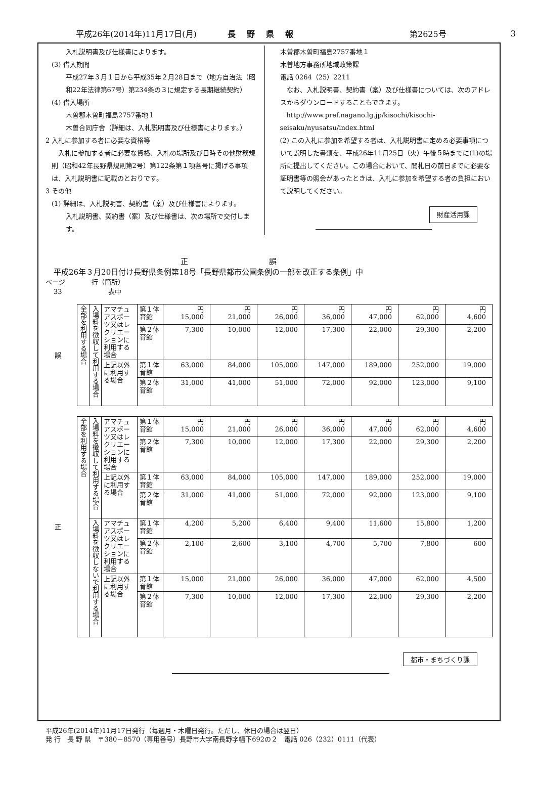平成26年(2014年)11月17日(月) 長野県報 第2625号 3
入札説明書及び仕様書によります。
(3) 借入期間
平成27年３月１日から平成35年２月28日まで（地方自治法（昭和22年法律第67号）第234条の３に規定する長期継続契約）
(4) 借入場所
木曽郡木曽町福島2757番地１
木曽合同庁舎（詳細は、入札説明書及び仕様書によります。）
2 入札に参加する者に必要な資格等
　入札に参加する者に必要な資格、入札の場所及び日時その他財務規則（昭和42年長野県規則第2号）第122条第１項各号に掲げる事項は、入札説明書に記載のとおりです。
3 その他
(1) 詳細は、入札説明書、契約書（案）及び仕様書によります。
入札説明書、契約書（案）及び仕様書は、次の場所で交付します。
木曽郡木曽町福島2757番地１
木曽地方事務所地域政策課
電話 0264（25）2211
　なお、入札説明書、契約書（案）及び仕様書については、次のアドレスからダウンロードすることもできます。
　http://www.pref.nagano.lg.jp/kisochi/kisochi-seisaku/nyusatsu/index.html
(2) この入札に参加を希望する者は、入札説明書に定める必要事項について説明した書類を、平成26年11月25日（火）午後５時までに(1)の場所に提出してください。この場合において、開札日の前日までに必要な証明書等の照会があったときは、入札に参加を希望する者の負担において説明してください。
財産活用課
正誤
平成26年３月20日付け長野県条例第18号「長野県都市公園条例の一部を改正する条例」中
ページ　　　　行（箇所）
33　　　　　　　表中
| 誤 | 全部を利用する場合 | 入場料を徴収して利用する場合 | アマチュアスポーツ又はレクリエーションに利用する場合 | 第１体育館 | 円 15,000 | 円 21,000 | 円 26,000 | 円 36,000 | 円 47,000 | 円 62,000 | 円 4,600 |
| | | | | 第２体育館 | 7,300 | 10,000 | 12,000 | 17,300 | 22,000 | 29,300 | 2,200 |
| | | | 上記以外に利用する場合 | 第１体育館 | 63,000 | 84,000 | 105,000 | 147,000 | 189,000 | 252,000 | 19,000 |
| | | | | 第２体育館 | 31,000 | 41,000 | 51,000 | 72,000 | 92,000 | 123,000 | 9,100 |
| 正 | 全部を利用する場合 | 入場料を徴収して利用する場合 | アマチュアスポーツ又はレクリエーションに利用する場合 | 第１体育館 | 円 15,000 | 円 21,000 | 円 26,000 | 円 36,000 | 円 47,000 | 円 62,000 | 円 4,600 |
| | | | | 第２体育館 | 7,300 | 10,000 | 12,000 | 17,300 | 22,000 | 29,300 | 2,200 |
| | | | 上記以外に利用する場合 | 第１体育館 | 63,000 | 84,000 | 105,000 | 147,000 | 189,000 | 252,000 | 19,000 |
| | | | | 第２体育館 | 31,000 | 41,000 | 51,000 | 72,000 | 92,000 | 123,000 | 9,100 |
| | | 入場料を徴収しないで利用する場合 | アマチュアスポーツ又はレクリエーションに利用する場合 | 第１体育館 | 4,200 | 5,200 | 6,400 | 9,400 | 11,600 | 15,800 | 1,200 |
| | | | | 第２体育館 | 2,100 | 2,600 | 3,100 | 4,700 | 5,700 | 7,800 | 600 |
| | | | 上記以外に利用する場合 | 第１体育館 | 15,000 | 21,000 | 26,000 | 36,000 | 47,000 | 62,000 | 4,500 |
| | | | | 第２体育館 | 7,300 | 10,000 | 12,000 | 17,300 | 22,000 | 29,300 | 2,200 |
都市・まちづくり課
平成26年(2014年)11月17日発行（毎週月・木曜日発行。ただし、休日の場合は翌日）
発 行　長 野 県　〒380－8570（専用番号）長野市大字南長野字幅下692の２　電話 026（232）0111（代表）